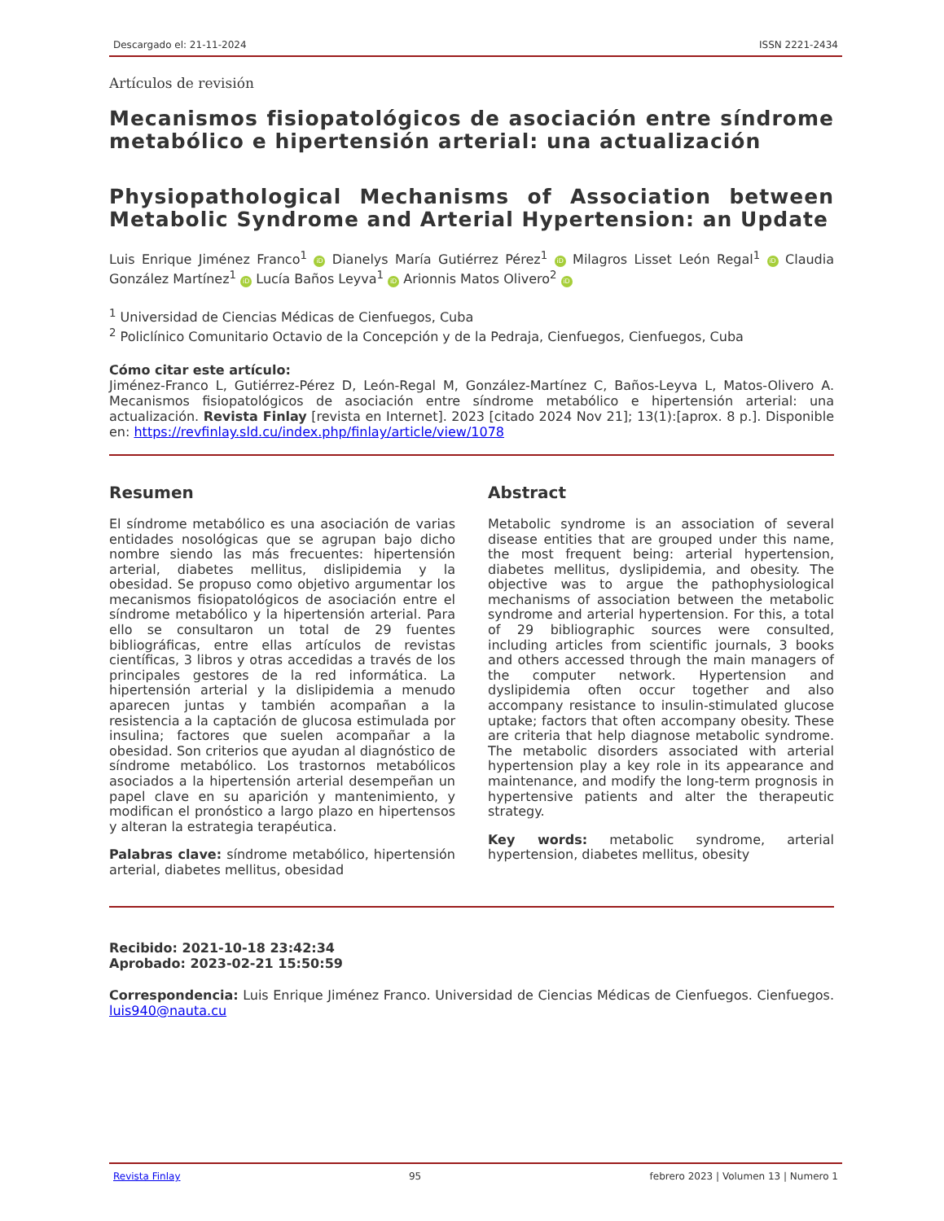Descargado el: 21-11-2024 ISSN 2221-2434
Artículos de revisión
Mecanismos fisiopatológicos de asociación entre síndrome metabólico e hipertensión arterial: una actualización
Physiopathological Mechanisms of Association between Metabolic Syndrome and Arterial Hypertension: an Update
Luis Enrique Jiménez Franco<sup>1</sup> iD Dianelys María Gutiérrez Pérez<sup>1</sup> iD Milagros Lisset León Regal<sup>1</sup> iD Claudia González Martínez<sup>1</sup> iD Lucía Baños Leyva<sup>1</sup> iD Arionnis Matos Olivero<sup>2</sup> iD
<sup>1</sup> Universidad de Ciencias Médicas de Cienfuegos, Cuba
<sup>2</sup> Policlínico Comunitario Octavio de la Concepción y de la Pedraja, Cienfuegos, Cienfuegos, Cuba
Cómo citar este artículo:
Jiménez-Franco L, Gutiérrez-Pérez D, León-Regal M, González-Martínez C, Baños-Leyva L, Matos-Olivero A. Mecanismos fisiopatológicos de asociación entre síndrome metabólico e hipertensión arterial: una actualización. Revista Finlay [revista en Internet]. 2023 [citado 2024 Nov 21]; 13(1):[aprox. 8 p.]. Disponible en: https://revfinlay.sld.cu/index.php/finlay/article/view/1078
Resumen
El síndrome metabólico es una asociación de varias entidades nosológicas que se agrupan bajo dicho nombre siendo las más frecuentes: hipertensión arterial, diabetes mellitus, dislipidemia y la obesidad. Se propuso como objetivo argumentar los mecanismos fisiopatológicos de asociación entre el síndrome metabólico y la hipertensión arterial. Para ello se consultaron un total de 29 fuentes bibliográficas, entre ellas artículos de revistas científicas, 3 libros y otras accedidas a través de los principales gestores de la red informática. La hipertensión arterial y la dislipidemia a menudo aparecen juntas y también acompañan a la resistencia a la captación de glucosa estimulada por insulina; factores que suelen acompañar a la obesidad. Son criterios que ayudan al diagnóstico de síndrome metabólico. Los trastornos metabólicos asociados a la hipertensión arterial desempeñan un papel clave en su aparición y mantenimiento, y modifican el pronóstico a largo plazo en hipertensos y alteran la estrategia terapéutica.
Palabras clave: síndrome metabólico, hipertensión arterial, diabetes mellitus, obesidad
Abstract
Metabolic syndrome is an association of several disease entities that are grouped under this name, the most frequent being: arterial hypertension, diabetes mellitus, dyslipidemia, and obesity. The objective was to argue the pathophysiological mechanisms of association between the metabolic syndrome and arterial hypertension. For this, a total of 29 bibliographic sources were consulted, including articles from scientific journals, 3 books and others accessed through the main managers of the computer network. Hypertension and dyslipidemia often occur together and also accompany resistance to insulin-stimulated glucose uptake; factors that often accompany obesity. These are criteria that help diagnose metabolic syndrome. The metabolic disorders associated with arterial hypertension play a key role in its appearance and maintenance, and modify the long-term prognosis in hypertensive patients and alter the therapeutic strategy.
Key words: metabolic syndrome, arterial hypertension, diabetes mellitus, obesity
Recibido: 2021-10-18 23:42:34
Aprobado: 2023-02-21 15:50:59
Correspondencia: Luis Enrique Jiménez Franco. Universidad de Ciencias Médicas de Cienfuegos. Cienfuegos. luis940@nauta.cu
Revista Finlay 95 febrero 2023 | Volumen 13 | Numero 1